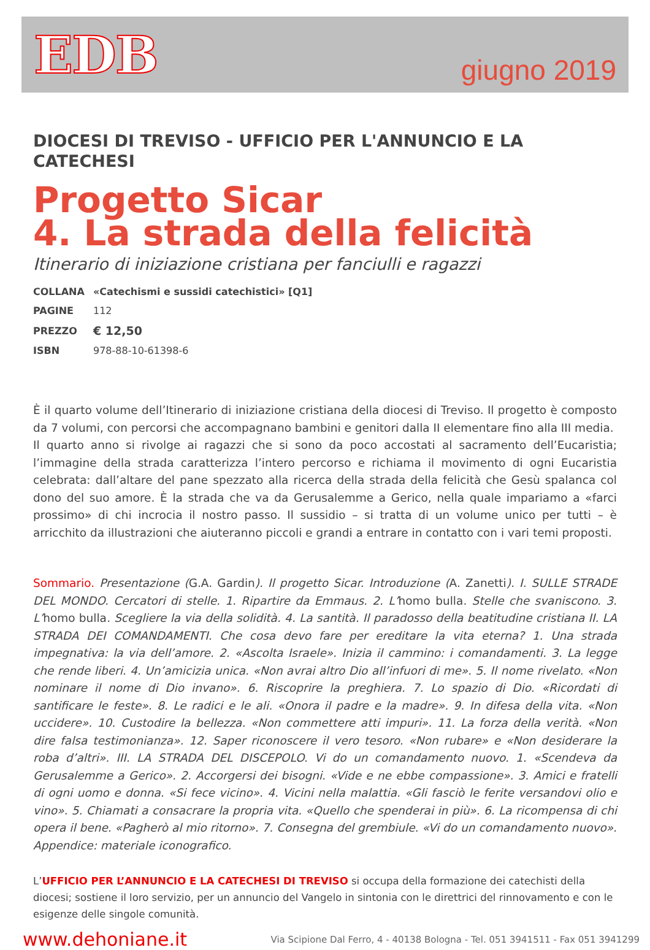EDB
giugno 2019
DIOCESI DI TREVISO - UFFICIO PER L'ANNUNCIO E LA CATECHESI
Progetto Sicar
4. La strada della felicità
Itinerario di iniziazione cristiana per fanciulli e ragazzi
| COLLANA | «Catechismi e sussidi catechistici» [Q1] |
| PAGINE | 112 |
| PREZZO | € 12,50 |
| ISBN | 978-88-10-61398-6 |
È il quarto volume dell’Itinerario di iniziazione cristiana della diocesi di Treviso. Il progetto è composto da 7 volumi, con percorsi che accompagnano bambini e genitori dalla II elementare fino alla III media.
Il quarto anno si rivolge ai ragazzi che si sono da poco accostati al sacramento dell’Eucaristia; l’immagine della strada caratterizza l’intero percorso e richiama il movimento di ogni Eucaristia celebrata: dall’altare del pane spezzato alla ricerca della strada della felicità che Gesù spalanca col dono del suo amore. È la strada che va da Gerusalemme a Gerico, nella quale impariamo a «farci prossimo» di chi incrocia il nostro passo. Il sussidio – si tratta di un volume unico per tutti – è arricchito da illustrazioni che aiuteranno piccoli e grandi a entrare in contatto con i vari temi proposti.
Sommario. Presentazione (G.A. Gardin). Il progetto Sicar. Introduzione (A. Zanetti). I. SULLE STRADE DEL MONDO. Cercatori di stelle. 1. Ripartire da Emmaus. 2. L’homo bulla. Stelle che svaniscono. 3. L’homo bulla. Scegliere la via della solidità. 4. La santità. Il paradosso della beatitudine cristiana II. LA STRADA DEI COMANDAMENTI. Che cosa devo fare per ereditare la vita eterna? 1. Una strada impegnativa: la via dell’amore. 2. «Ascolta Israele». Inizia il cammino: i comandamenti. 3. La legge che rende liberi. 4. Un’amicizia unica. «Non avrai altro Dio all’infuori di me». 5. Il nome rivelato. «Non nominare il nome di Dio invano». 6. Riscoprire la preghiera. 7. Lo spazio di Dio. «Ricordati di santificare le feste». 8. Le radici e le ali. «Onora il padre e la madre». 9. In difesa della vita. «Non uccidere». 10. Custodire la bellezza. «Non commettere atti impuri». 11. La forza della verità. «Non dire falsa testimonianza». 12. Saper riconoscere il vero tesoro. «Non rubare» e «Non desiderare la roba d’altri». III. LA STRADA DEL DISCEPOLO. Vi do un comandamento nuovo. 1. «Scendeva da Gerusalemme a Gerico». 2. Accorgersi dei bisogni. «Vide e ne ebbe compassione». 3. Amici e fratelli di ogni uomo e donna. «Si fece vicino». 4. Vicini nella malattia. «Gli fasciò le ferite versandovi olio e vino». 5. Chiamati a consacrare la propria vita. «Quello che spenderai in più». 6. La ricompensa di chi opera il bene. «Pagherò al mio ritorno». 7. Consegna del grembiule. «Vi do un comandamento nuovo». Appendice: materiale iconografico.
L’UFFICIO PER L’ANNUNCIO E LA CATECHESI DI TREVISO si occupa della formazione dei catechisti della diocesi; sostiene il loro servizio, per un annuncio del Vangelo in sintonia con le direttrici del rinnovamento e con le esigenze delle singole comunità.
www.dehoniane.it Via Scipione Dal Ferro, 4 - 40138 Bologna - Tel. 051 3941511 - Fax 051 3941299